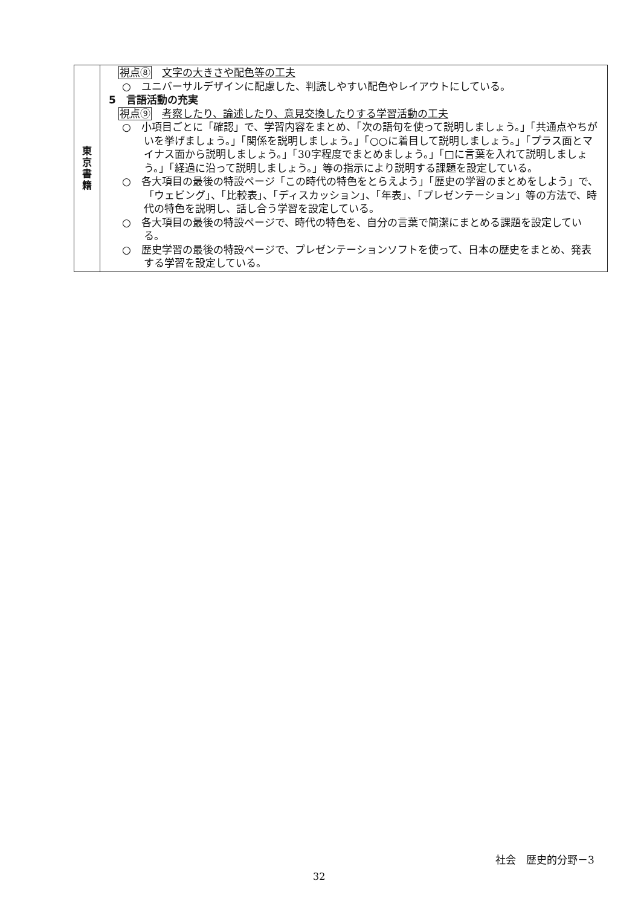| 東 京 書 籍 | 視点⑧ 文字の大きさや配色等の工夫 ○ ユニバーサルデザインに配慮した、判読しやすい配色やレイアウトにしている。 5 言語活動の充実 視点⑨ 考察したり、論述したり、意見交換したりする学習活動の工夫 ○ 小項目ごとに「確認」で、学習内容をまとめ、「次の語句を使って説明しましょう。」「共通点やちがいを挙げましょう。」「関係を説明しましょう。」「○○に着目して説明しましょう。」「プラス面とマイナス面から説明しましょう。」「30字程度でまとめましょう。」「□に言葉を入れて説明しましょう。」「経過に沿って説明しましょう。」等の指示により説明する課題を設定している。 ○ 各大項目の最後の特設ページ「この時代の特色をとらえよう」「歴史の学習のまとめをしよう」で、「ウェビング」、「比較表」、「ディスカッション」、「年表」、「プレゼンテーション」等の方法で、時代の特色を説明し、話し合う学習を設定している。 ○ 各大項目の最後の特設ページで、時代の特色を、自分の言葉で簡潔にまとめる課題を設定している。 ○ 歴史学習の最後の特設ページで、プレゼンテーションソフトを使って、日本の歴史をまとめ、発表する学習を設定している。 |
社会　歴史的分野－3
32